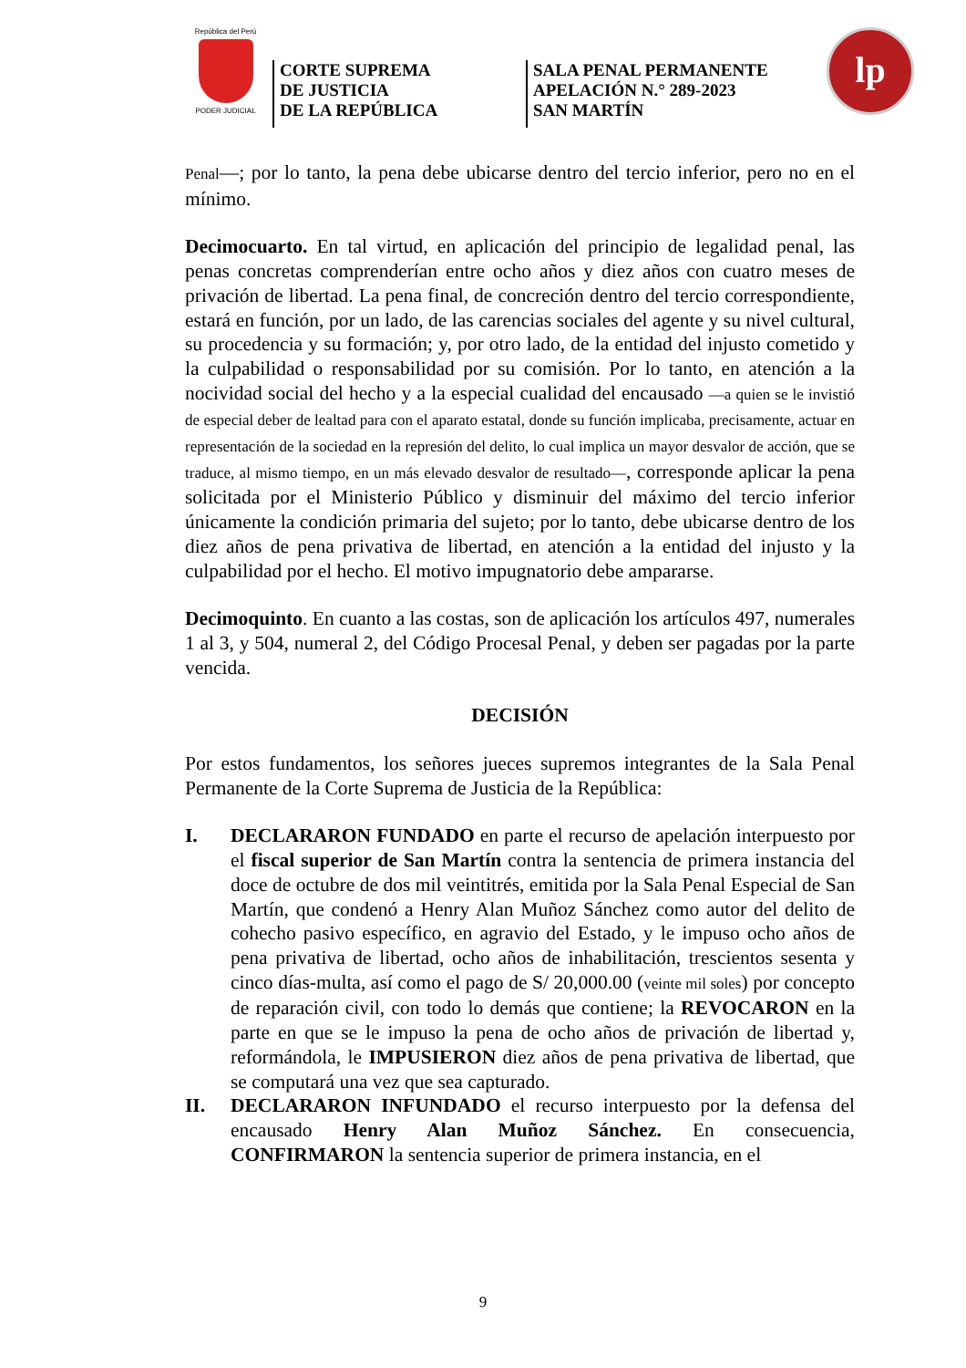República del Perú
PODER JUDICIAL
CORTE SUPREMA
DE JUSTICIA
DE LA REPÚBLICA
SALA PENAL PERMANENTE
APELACIÓN N.° 289-2023
SAN MARTÍN
lp
Penal—; por lo tanto, la pena debe ubicarse dentro del tercio inferior, pero no en el mínimo.
Decimocuarto. En tal virtud, en aplicación del principio de legalidad penal, las penas concretas comprenderían entre ocho años y diez años con cuatro meses de privación de libertad. La pena final, de concreción dentro del tercio correspondiente, estará en función, por un lado, de las carencias sociales del agente y su nivel cultural, su procedencia y su formación; y, por otro lado, de la entidad del injusto cometido y la culpabilidad o responsabilidad por su comisión. Por lo tanto, en atención a la nocividad social del hecho y a la especial cualidad del encausado —a quien se le invistió de especial deber de lealtad para con el aparato estatal, donde su función implicaba, precisamente, actuar en representación de la sociedad en la represión del delito, lo cual implica un mayor desvalor de acción, que se traduce, al mismo tiempo, en un más elevado desvalor de resultado—, corresponde aplicar la pena solicitada por el Ministerio Público y disminuir del máximo del tercio inferior únicamente la condición primaria del sujeto; por lo tanto, debe ubicarse dentro de los diez años de pena privativa de libertad, en atención a la entidad del injusto y la culpabilidad por el hecho. El motivo impugnatorio debe ampararse.
Decimoquinto. En cuanto a las costas, son de aplicación los artículos 497, numerales 1 al 3, y 504, numeral 2, del Código Procesal Penal, y deben ser pagadas por la parte vencida.
DECISIÓN
Por estos fundamentos, los señores jueces supremos integrantes de la Sala Penal Permanente de la Corte Suprema de Justicia de la República:
I. DECLARARON FUNDADO en parte el recurso de apelación interpuesto por el fiscal superior de San Martín contra la sentencia de primera instancia del doce de octubre de dos mil veintitrés, emitida por la Sala Penal Especial de San Martín, que condenó a Henry Alan Muñoz Sánchez como autor del delito de cohecho pasivo específico, en agravio del Estado, y le impuso ocho años de pena privativa de libertad, ocho años de inhabilitación, trescientos sesenta y cinco días-multa, así como el pago de S/ 20,000.00 (veinte mil soles) por concepto de reparación civil, con todo lo demás que contiene; la REVOCARON en la parte en que se le impuso la pena de ocho años de privación de libertad y, reformándola, le IMPUSIERON diez años de pena privativa de libertad, que se computará una vez que sea capturado.
II. DECLARARON INFUNDADO el recurso interpuesto por la defensa del encausado Henry Alan Muñoz Sánchez. En consecuencia, CONFIRMARON la sentencia superior de primera instancia, en el
9